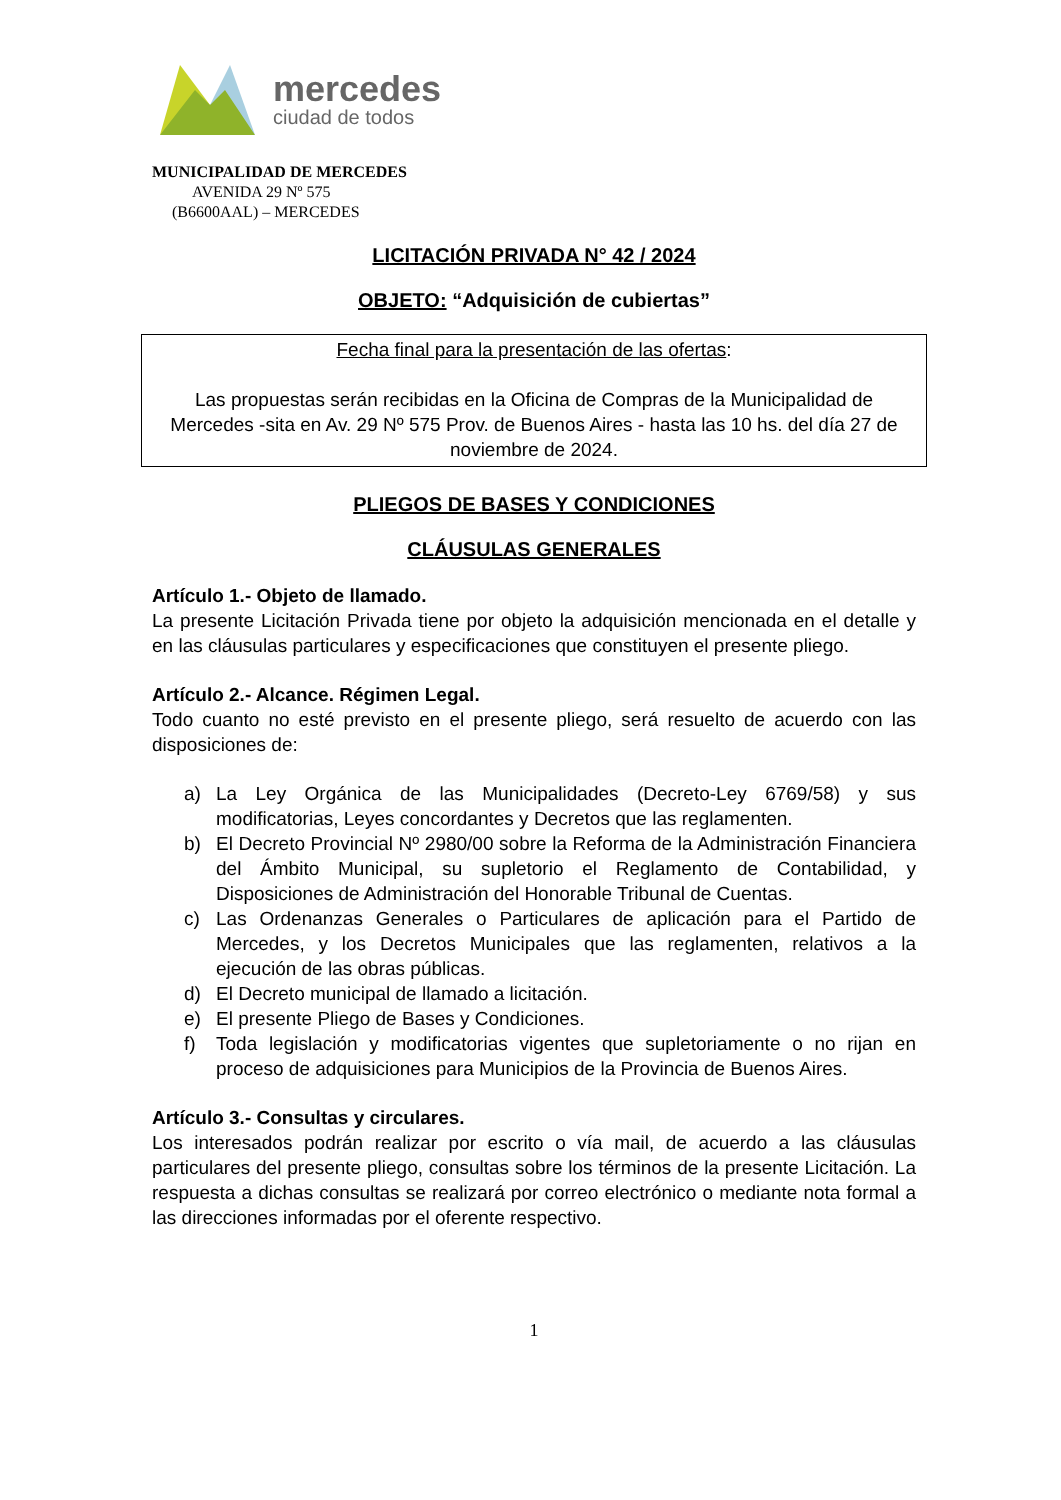mercedes
ciudad de todos
MUNICIPALIDAD DE MERCEDES
AVENIDA 29 Nº 575
(B6600AAL) – MERCEDES
LICITACIÓN PRIVADA N° 42 / 2024
OBJETO: “Adquisición de cubiertas”
Fecha final para la presentación de las ofertas:
Las propuestas serán recibidas en la Oficina de Compras de la Municipalidad de Mercedes -sita en Av. 29 Nº 575 Prov. de Buenos Aires - hasta las 10 hs. del día 27 de noviembre de 2024.
PLIEGOS DE BASES Y CONDICIONES
CLÁUSULAS GENERALES
Artículo 1.- Objeto de llamado.
La presente Licitación Privada tiene por objeto la adquisición mencionada en el detalle y en las cláusulas particulares y especificaciones que constituyen el presente pliego.
Artículo 2.- Alcance. Régimen Legal.
Todo cuanto no esté previsto en el presente pliego, será resuelto de acuerdo con las disposiciones de:
a) La Ley Orgánica de las Municipalidades (Decreto-Ley 6769/58) y sus modificatorias, Leyes concordantes y Decretos que las reglamenten.
b) El Decreto Provincial Nº 2980/00 sobre la Reforma de la Administración Financiera del Ámbito Municipal, su supletorio el Reglamento de Contabilidad, y Disposiciones de Administración del Honorable Tribunal de Cuentas.
c) Las Ordenanzas Generales o Particulares de aplicación para el Partido de Mercedes, y los Decretos Municipales que las reglamenten, relativos a la ejecución de las obras públicas.
d) El Decreto municipal de llamado a licitación.
e) El presente Pliego de Bases y Condiciones.
f) Toda legislación y modificatorias vigentes que supletoriamente o no rijan en proceso de adquisiciones para Municipios de la Provincia de Buenos Aires.
Artículo 3.- Consultas y circulares.
Los interesados podrán realizar por escrito o vía mail, de acuerdo a las cláusulas particulares del presente pliego, consultas sobre los términos de la presente Licitación. La respuesta a dichas consultas se realizará por correo electrónico o mediante nota formal a las direcciones informadas por el oferente respectivo.
1